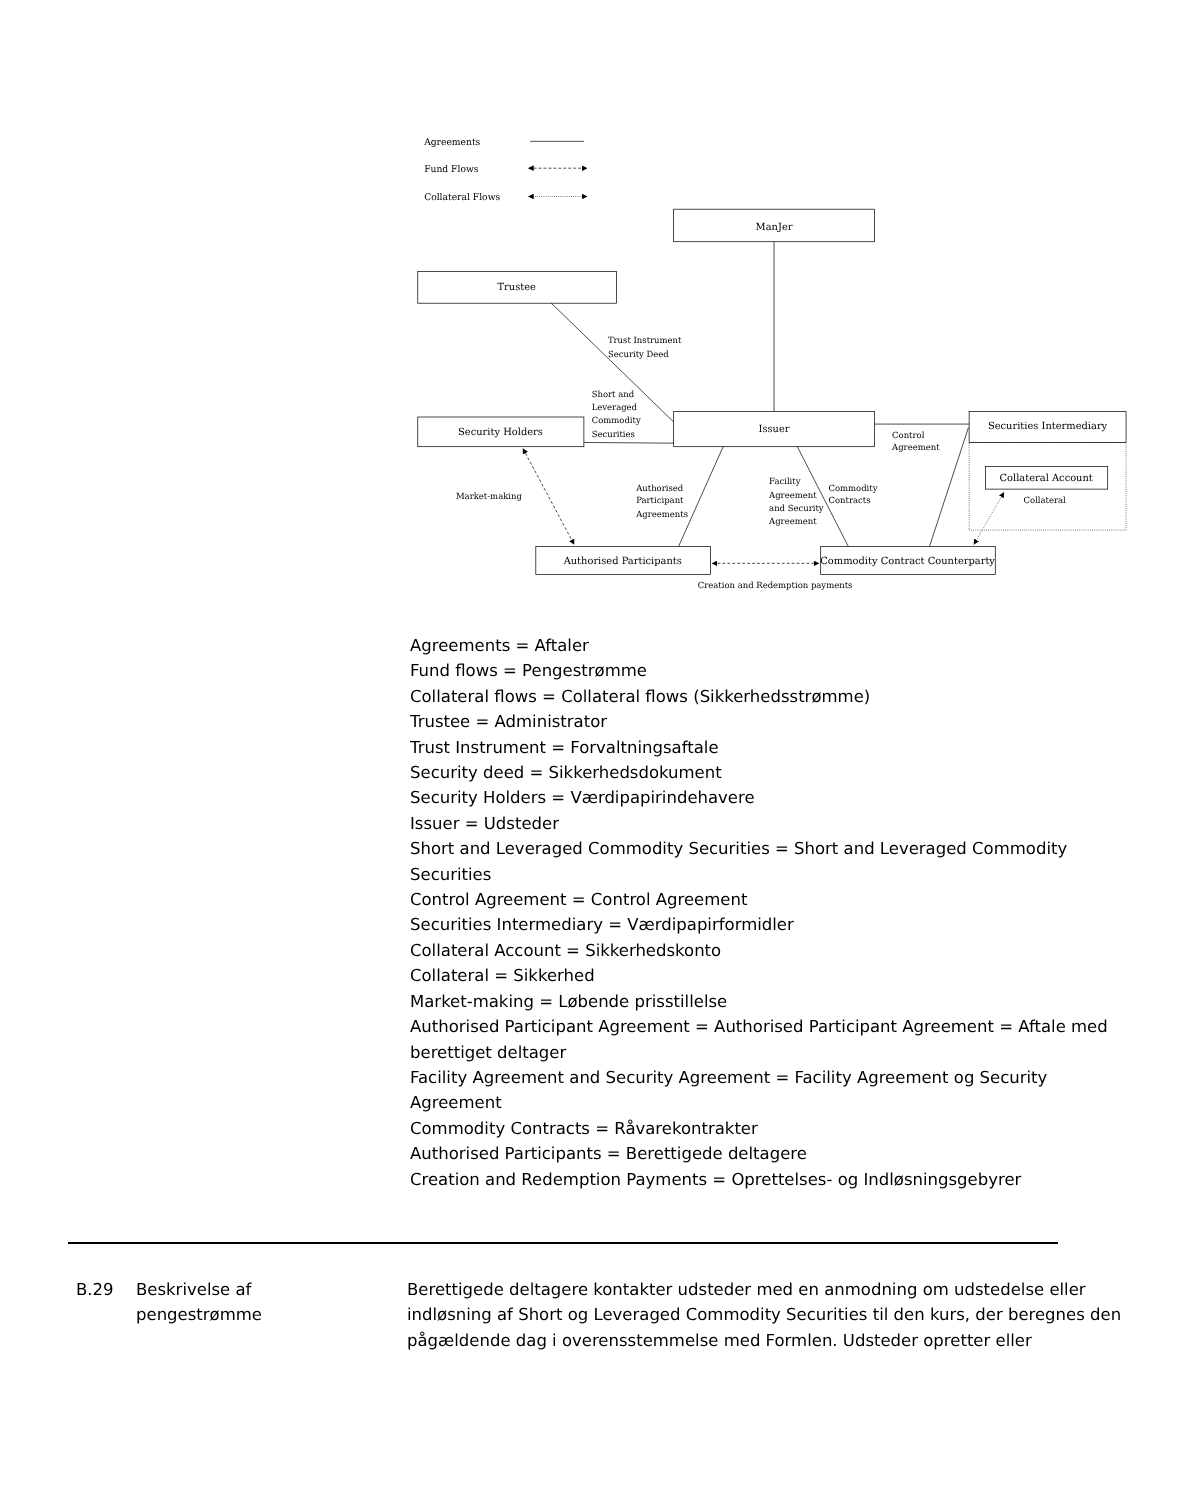Agreements
Fund Flows
Collateral Flows
ManJer
Trustee
Security Holders
Issuer
Securities Intermediary
Collateral Account
Authorised Participants
Commodity Contract Counterparty
Trust Instrument
Security Deed
Short and
Leveraged
Commodity
Securities
Control
Agreement
Market-making
Authorised
Participant
Agreements
Facility
Agreement
and Security
Agreement
Commodity
Contracts
Collateral
Creation and Redemption payments
Agreements = Aftaler
Fund flows = Pengestrømme
Collateral flows = Collateral flows (Sikkerhedsstrømme)
Trustee = Administrator
Trust Instrument = Forvaltningsaftale
Security deed = Sikkerhedsdokument
Security Holders = Værdipapirindehavere
Issuer = Udsteder
Short and Leveraged Commodity Securities = Short and Leveraged Commodity Securities
Control Agreement = Control Agreement
Securities Intermediary = Værdipapirformidler
Collateral Account = Sikkerhedskonto
Collateral = Sikkerhed
Market-making = Løbende prisstillelse
Authorised Participant Agreement = Authorised Participant Agreement = Aftale med berettiget deltager
Facility Agreement and Security Agreement = Facility Agreement og Security Agreement
Commodity Contracts = Råvarekontrakter
Authorised Participants = Berettigede deltagere
Creation and Redemption Payments = Oprettelses- og Indløsningsgebyrer
B.29 Beskrivelse af
pengestrømme
Berettigede deltagere kontakter udsteder med en anmodning om udstedelse eller indløsning af Short og Leveraged Commodity Securities til den kurs, der beregnes den pågældende dag i overensstemmelse med Formlen. Udsteder opretter eller